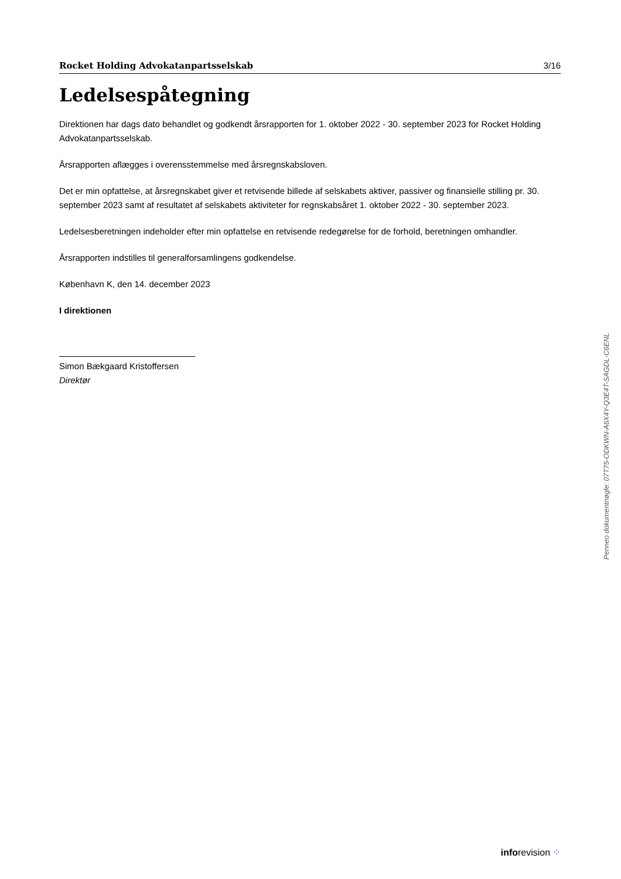Rocket Holding Advokatanpartsselskab 3/16
Ledelsespåtegning
Direktionen har dags dato behandlet og godkendt årsrapporten for 1. oktober 2022 - 30. september 2023 for Rocket Holding Advokatanpartsselskab.
Årsrapporten aflægges i overensstemmelse med årsregnskabsloven.
Det er min opfattelse, at årsregnskabet giver et retvisende billede af selskabets aktiver, passiver og finansielle stilling pr. 30. september 2023 samt af resultatet af selskabets aktiviteter for regnskabsåret 1. oktober 2022 - 30. september 2023.
Ledelsesberetningen indeholder efter min opfattelse en retvisende redegørelse for de forhold, beretningen omhandler.
Årsrapporten indstilles til generalforsamlingens godkendelse.
København K, den 14. december 2023
I direktionen
Simon Bækgaard Kristoffersen
Direktør
Penneo dokumentnøgle: 07T75-ODKWN-A6X4Y-Q3E4T-SAGDL-C6ENL
inforevision ⁘